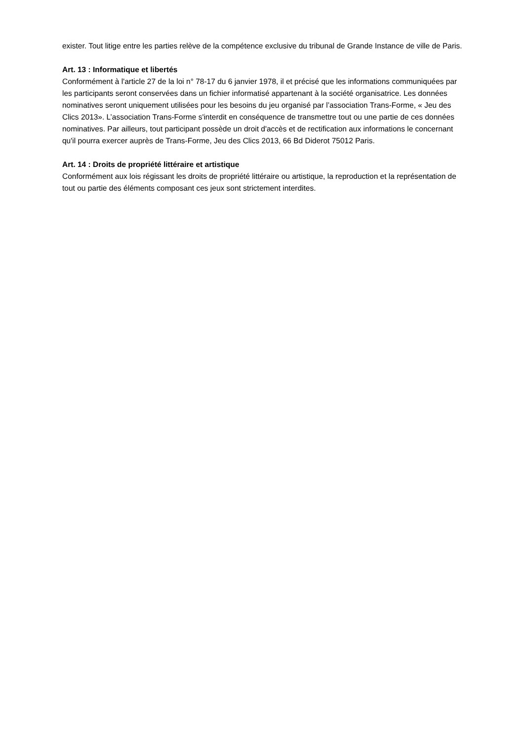exister. Tout litige entre les parties relève de la compétence exclusive du tribunal de Grande Instance de ville de Paris.
Art. 13 : Informatique et libertés
Conformément à l'article 27 de la loi n° 78-17 du 6 janvier 1978, il et précisé que les informations communiquées par les participants seront conservées dans un fichier informatisé appartenant à la société organisatrice. Les données nominatives seront uniquement utilisées pour les besoins du jeu organisé par l’association Trans-Forme, « Jeu des Clics 2013». L’association Trans-Forme s'interdit en conséquence de transmettre tout ou une partie de ces données nominatives. Par ailleurs, tout participant possède un droit d'accès et de rectification aux informations le concernant qu'il pourra exercer auprès de Trans-Forme, Jeu des Clics 2013, 66 Bd Diderot 75012 Paris.
Art. 14 : Droits de propriété littéraire et artistique
Conformément aux lois régissant les droits de propriété littéraire ou artistique, la reproduction et la représentation de tout ou partie des éléments composant ces jeux sont strictement interdites.